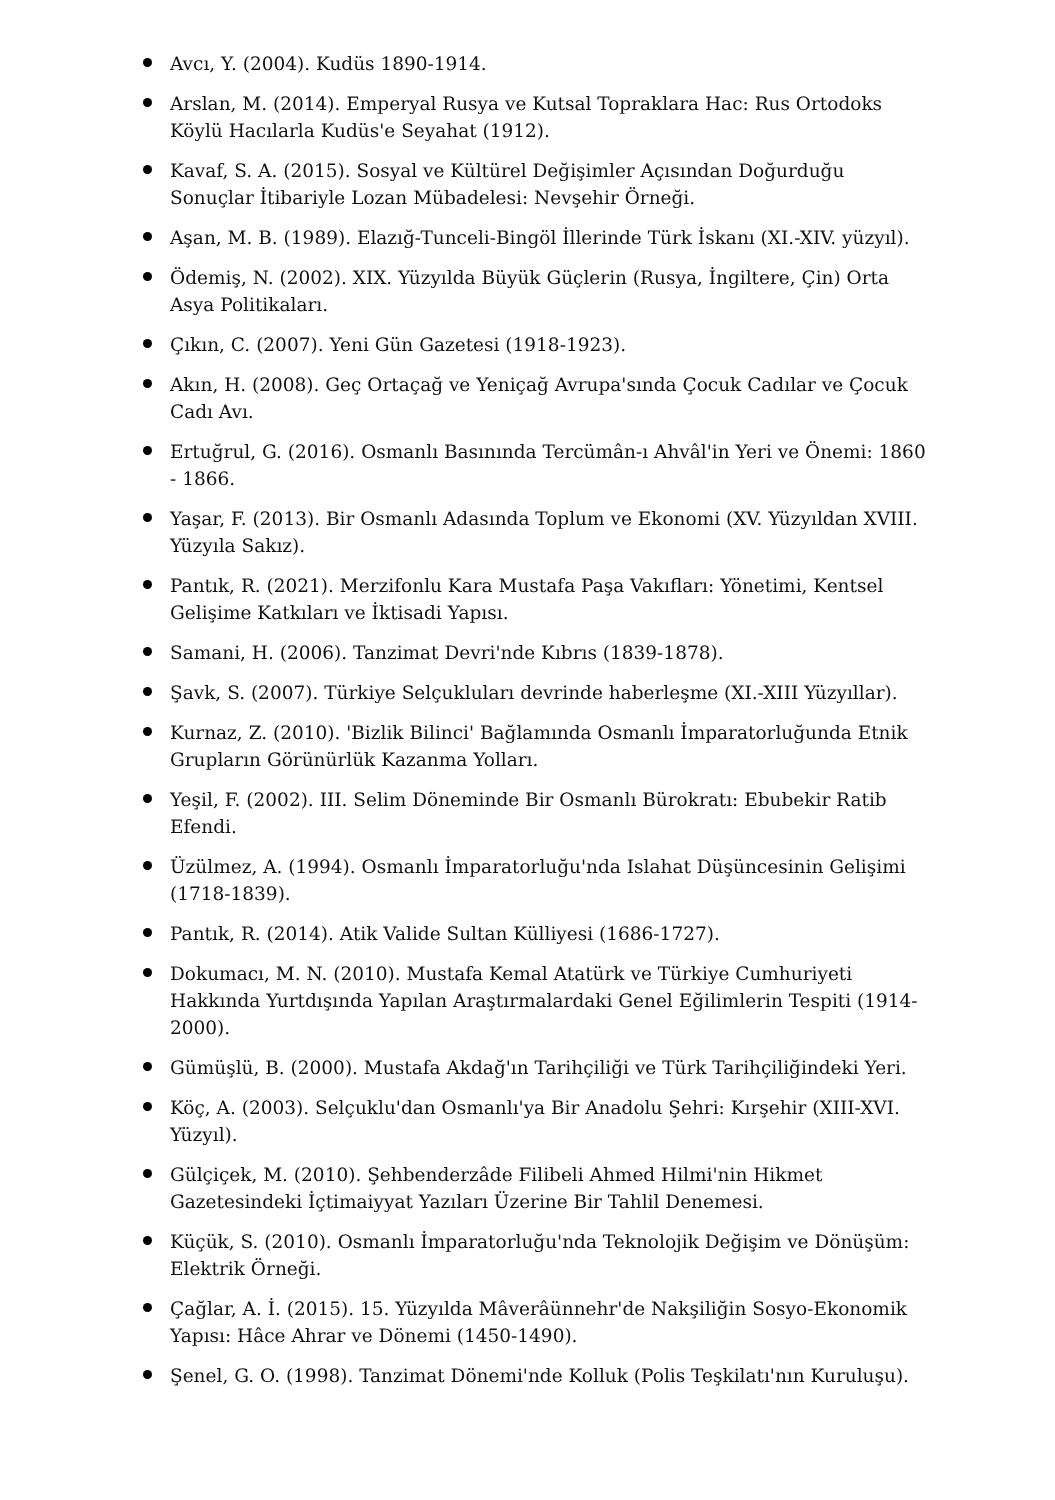Avcı, Y. (2004). Kudüs 1890-1914.
Arslan, M. (2014). Emperyal Rusya ve Kutsal Topraklara Hac: Rus Ortodoks Köylü Hacılarla Kudüs'e Seyahat (1912).
Kavaf, S. A. (2015). Sosyal ve Kültürel Değişimler Açısından Doğurduğu Sonuçlar İtibariyle Lozan Mübadelesi: Nevşehir Örneği.
Aşan, M. B. (1989). Elazığ-Tunceli-Bingöl İllerinde Türk İskanı (XI.-XIV. yüzyıl).
Ödemiş, N. (2002). XIX. Yüzyılda Büyük Güçlerin (Rusya, İngiltere, Çin) Orta Asya Politikaları.
Çıkın, C. (2007). Yeni Gün Gazetesi (1918-1923).
Akın, H. (2008). Geç Ortaçağ ve Yeniçağ Avrupa'sında Çocuk Cadılar ve Çocuk Cadı Avı.
Ertuğrul, G. (2016). Osmanlı Basınında Tercümân-ı Ahvâl'in Yeri ve Önemi: 1860 - 1866.
Yaşar, F. (2013). Bir Osmanlı Adasında Toplum ve Ekonomi (XV. Yüzyıldan XVIII. Yüzyıla Sakız).
Pantık, R. (2021). Merzifonlu Kara Mustafa Paşa Vakıfları: Yönetimi, Kentsel Gelişime Katkıları ve İktisadi Yapısı.
Samani, H. (2006). Tanzimat Devri'nde Kıbrıs (1839-1878).
Şavk, S. (2007). Türkiye Selçukluları devrinde haberleşme (XI.-XIII Yüzyıllar).
Kurnaz, Z. (2010). 'Bizlik Bilinci' Bağlamında Osmanlı İmparatorluğunda Etnik Grupların Görünürlük Kazanma Yolları.
Yeşil, F. (2002). III. Selim Döneminde Bir Osmanlı Bürokratı: Ebubekir Ratib Efendi.
Üzülmez, A. (1994). Osmanlı İmparatorluğu'nda Islahat Düşüncesinin Gelişimi (1718-1839).
Pantık, R. (2014). Atik Valide Sultan Külliyesi (1686-1727).
Dokumacı, M. N. (2010). Mustafa Kemal Atatürk ve Türkiye Cumhuriyeti Hakkında Yurtdışında Yapılan Araştırmalardaki Genel Eğilimlerin Tespiti (1914-2000).
Gümüşlü, B. (2000). Mustafa Akdağ'ın Tarihçiliği ve Türk Tarihçiliğindeki Yeri.
Köç, A. (2003). Selçuklu'dan Osmanlı'ya Bir Anadolu Şehri: Kırşehir (XIII-XVI. Yüzyıl).
Gülçiçek, M. (2010). Şehbenderzâde Filibeli Ahmed Hilmi'nin Hikmet Gazetesindeki İçtimaiyyat Yazıları Üzerine Bir Tahlil Denemesi.
Küçük, S. (2010). Osmanlı İmparatorluğu'nda Teknolojik Değişim ve Dönüşüm: Elektrik Örneği.
Çağlar, A. İ. (2015). 15. Yüzyılda Mâverâünnehr'de Nakşiliğin Sosyo-Ekonomik Yapısı: Hâce Ahrar ve Dönemi (1450-1490).
Şenel, G. O. (1998). Tanzimat Dönemi'nde Kolluk (Polis Teşkilatı'nın Kuruluşu).